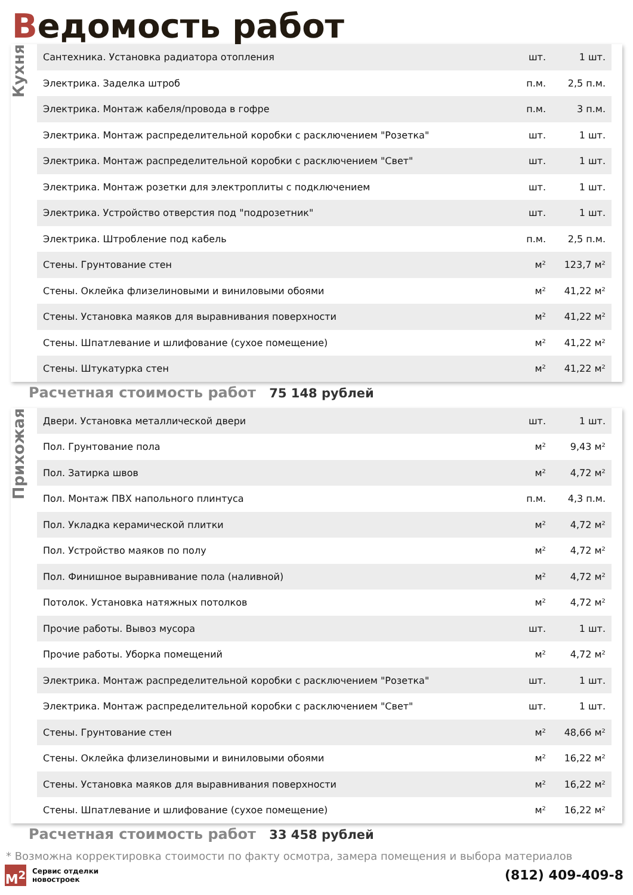Ведомость работ
Кухня
| Сантехника. Установка радиатора отопления | шт. | 1 шт. |
| Электрика. Заделка штроб | п.м. | 2,5 п.м. |
| Электрика. Монтаж кабеля/провода в гофре | п.м. | 3 п.м. |
| Электрика. Монтаж распределительной коробки с расключением "Розетка" | шт. | 1 шт. |
| Электрика. Монтаж распределительной коробки с расключением "Свет" | шт. | 1 шт. |
| Электрика. Монтаж розетки для электроплиты с подключением | шт. | 1 шт. |
| Электрика. Устройство отверстия под "подрозетник" | шт. | 1 шт. |
| Электрика. Штробление под кабель | п.м. | 2,5 п.м. |
| Стены. Грунтование стен | м² | 123,7 м² |
| Стены. Оклейка флизелиновыми и виниловыми обоями | м² | 41,22 м² |
| Стены. Установка маяков для выравнивания поверхности | м² | 41,22 м² |
| Стены. Шпатлевание и шлифование (сухое помещение) | м² | 41,22 м² |
| Стены. Штукатурка стен | м² | 41,22 м² |
Расчетная стоимость работ 75 148 рублей
Прихожая
| Двери. Установка металлической двери | шт. | 1 шт. |
| Пол. Грунтование пола | м² | 9,43 м² |
| Пол. Затирка швов | м² | 4,72 м² |
| Пол. Монтаж ПВХ напольного плинтуса | п.м. | 4,3 п.м. |
| Пол. Укладка керамической плитки | м² | 4,72 м² |
| Пол. Устройство маяков по полу | м² | 4,72 м² |
| Пол. Финишное выравнивание пола (наливной) | м² | 4,72 м² |
| Потолок. Установка натяжных потолков | м² | 4,72 м² |
| Прочие работы. Вывоз мусора | шт. | 1 шт. |
| Прочие работы. Уборка помещений | м² | 4,72 м² |
| Электрика. Монтаж распределительной коробки с расключением "Розетка" | шт. | 1 шт. |
| Электрика. Монтаж распределительной коробки с расключением "Свет" | шт. | 1 шт. |
| Стены. Грунтование стен | м² | 48,66 м² |
| Стены. Оклейка флизелиновыми и виниловыми обоями | м² | 16,22 м² |
| Стены. Установка маяков для выравнивания поверхности | м² | 16,22 м² |
| Стены. Шпатлевание и шлифование (сухое помещение) | м² | 16,22 м² |
Расчетная стоимость работ 33 458 рублей
* Возможна корректировка стоимости по факту осмотра, замера помещения и выбора материалов
M<sup>2</sup>
Сервис отделки
новостроек
(812) 409-409-8